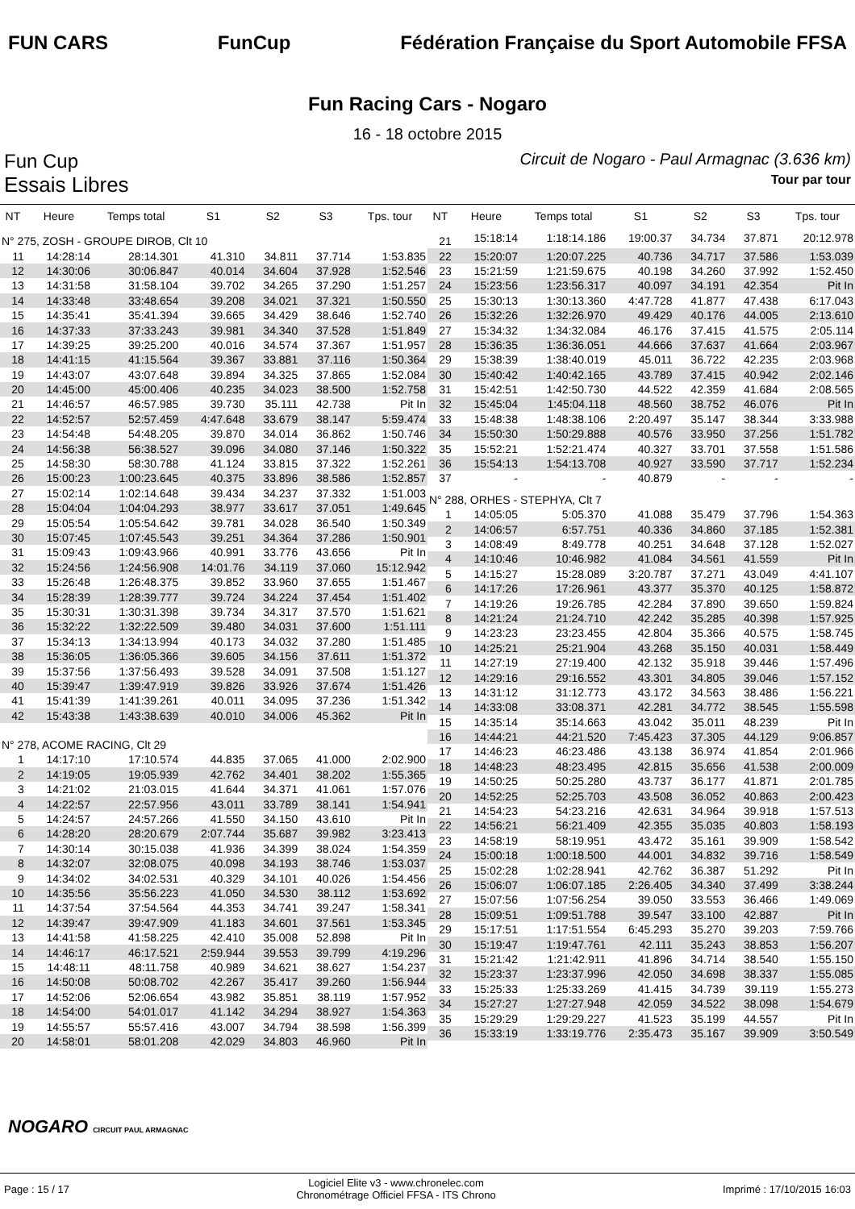FUN CARS FunCup
Fédération Française du Sport Automobile FFSA
Fun Racing Cars - Nogaro
16 - 18 octobre 2015
Fun Cup
Circuit de Nogaro - Paul Armagnac (3.636 km)
Essais Libres
Tour par tour
| NT | Heure | Temps total | S1 | S2 | S3 | Tps. tour |
| --- | --- | --- | --- | --- | --- | --- |
| N° 275, ZOSH - GROUPE DIROB, Clt 10 | | | | | | |
| 11 | 14:28:14 | 28:14.301 | 41.310 | 34.811 | 37.714 | 1:53.835 |
| 12 | 14:30:06 | 30:06.847 | 40.014 | 34.604 | 37.928 | 1:52.546 |
| 13 | 14:31:58 | 31:58.104 | 39.702 | 34.265 | 37.290 | 1:51.257 |
| 14 | 14:33:48 | 33:48.654 | 39.208 | 34.021 | 37.321 | 1:50.550 |
| 15 | 14:35:41 | 35:41.394 | 39.665 | 34.429 | 38.646 | 1:52.740 |
| 16 | 14:37:33 | 37:33.243 | 39.981 | 34.340 | 37.528 | 1:51.849 |
| 17 | 14:39:25 | 39:25.200 | 40.016 | 34.574 | 37.367 | 1:51.957 |
| 18 | 14:41:15 | 41:15.564 | 39.367 | 33.881 | 37.116 | 1:50.364 |
| 19 | 14:43:07 | 43:07.648 | 39.894 | 34.325 | 37.865 | 1:52.084 |
| 20 | 14:45:00 | 45:00.406 | 40.235 | 34.023 | 38.500 | 1:52.758 |
| 21 | 14:46:57 | 46:57.985 | 39.730 | 35.111 | 42.738 | Pit In |
| 22 | 14:52:57 | 52:57.459 | 4:47.648 | 33.679 | 38.147 | 5:59.474 |
| 23 | 14:54:48 | 54:48.205 | 39.870 | 34.014 | 36.862 | 1:50.746 |
| 24 | 14:56:38 | 56:38.527 | 39.096 | 34.080 | 37.146 | 1:50.322 |
| 25 | 14:58:30 | 58:30.788 | 41.124 | 33.815 | 37.322 | 1:52.261 |
| 26 | 15:00:23 | 1:00:23.645 | 40.375 | 33.896 | 38.586 | 1:52.857 |
| 27 | 15:02:14 | 1:02:14.648 | 39.434 | 34.237 | 37.332 | 1:51.003 |
| 28 | 15:04:04 | 1:04:04.293 | 38.977 | 33.617 | 37.051 | 1:49.645 |
| 29 | 15:05:54 | 1:05:54.642 | 39.781 | 34.028 | 36.540 | 1:50.349 |
| 30 | 15:07:45 | 1:07:45.543 | 39.251 | 34.364 | 37.286 | 1:50.901 |
| 31 | 15:09:43 | 1:09:43.966 | 40.991 | 33.776 | 43.656 | Pit In |
| 32 | 15:24:56 | 1:24:56.908 | 14:01.76 | 34.119 | 37.060 | 15:12.942 |
| 33 | 15:26:48 | 1:26:48.375 | 39.852 | 33.960 | 37.655 | 1:51.467 |
| 34 | 15:28:39 | 1:28:39.777 | 39.724 | 34.224 | 37.454 | 1:51.402 |
| 35 | 15:30:31 | 1:30:31.398 | 39.734 | 34.317 | 37.570 | 1:51.621 |
| 36 | 15:32:22 | 1:32:22.509 | 39.480 | 34.031 | 37.600 | 1:51.111 |
| 37 | 15:34:13 | 1:34:13.994 | 40.173 | 34.032 | 37.280 | 1:51.485 |
| 38 | 15:36:05 | 1:36:05.366 | 39.605 | 34.156 | 37.611 | 1:51.372 |
| 39 | 15:37:56 | 1:37:56.493 | 39.528 | 34.091 | 37.508 | 1:51.127 |
| 40 | 15:39:47 | 1:39:47.919 | 39.826 | 33.926 | 37.674 | 1:51.426 |
| 41 | 15:41:39 | 1:41:39.261 | 40.011 | 34.095 | 37.236 | 1:51.342 |
| 42 | 15:43:38 | 1:43:38.639 | 40.010 | 34.006 | 45.362 | Pit In |
| N° 278, ACOME RACING, Clt 29 | | | | | | |
| 1 | 14:17:10 | 17:10.574 | 44.835 | 37.065 | 41.000 | 2:02.900 |
| 2 | 14:19:05 | 19:05.939 | 42.762 | 34.401 | 38.202 | 1:55.365 |
| 3 | 14:21:02 | 21:03.015 | 41.644 | 34.371 | 41.061 | 1:57.076 |
| 4 | 14:22:57 | 22:57.956 | 43.011 | 33.789 | 38.141 | 1:54.941 |
| 5 | 14:24:57 | 24:57.266 | 41.550 | 34.150 | 43.610 | Pit In |
| 6 | 14:28:20 | 28:20.679 | 2:07.744 | 35.687 | 39.982 | 3:23.413 |
| 7 | 14:30:14 | 30:15.038 | 41.936 | 34.399 | 38.024 | 1:54.359 |
| 8 | 14:32:07 | 32:08.075 | 40.098 | 34.193 | 38.746 | 1:53.037 |
| 9 | 14:34:02 | 34:02.531 | 40.329 | 34.101 | 40.026 | 1:54.456 |
| 10 | 14:35:56 | 35:56.223 | 41.050 | 34.530 | 38.112 | 1:53.692 |
| 11 | 14:37:54 | 37:54.564 | 44.353 | 34.741 | 39.247 | 1:58.341 |
| 12 | 14:39:47 | 39:47.909 | 41.183 | 34.601 | 37.561 | 1:53.345 |
| 13 | 14:41:58 | 41:58.225 | 42.410 | 35.008 | 52.898 | Pit In |
| 14 | 14:46:17 | 46:17.521 | 2:59.944 | 39.553 | 39.799 | 4:19.296 |
| 15 | 14:48:11 | 48:11.758 | 40.989 | 34.621 | 38.627 | 1:54.237 |
| 16 | 14:50:08 | 50:08.702 | 42.267 | 35.417 | 39.260 | 1:56.944 |
| 17 | 14:52:06 | 52:06.654 | 43.982 | 35.851 | 38.119 | 1:57.952 |
| 18 | 14:54:00 | 54:01.017 | 41.142 | 34.294 | 38.927 | 1:54.363 |
| 19 | 14:55:57 | 55:57.416 | 43.007 | 34.794 | 38.598 | 1:56.399 |
| 20 | 14:58:01 | 58:01.208 | 42.029 | 34.803 | 46.960 | Pit In |
| NT | Heure | Temps total | S1 | S2 | S3 | Tps. tour |
| --- | --- | --- | --- | --- | --- | --- |
| 21 | 15:18:14 | 1:18:14.186 | 19:00.37 | 34.734 | 37.871 | 20:12.978 |
| 22 | 15:20:07 | 1:20:07.225 | 40.736 | 34.717 | 37.586 | 1:53.039 |
| 23 | 15:21:59 | 1:21:59.675 | 40.198 | 34.260 | 37.992 | 1:52.450 |
| 24 | 15:23:56 | 1:23:56.317 | 40.097 | 34.191 | 42.354 | Pit In |
| 25 | 15:30:13 | 1:30:13.360 | 4:47.728 | 41.877 | 47.438 | 6:17.043 |
| 26 | 15:32:26 | 1:32:26.970 | 49.429 | 40.176 | 44.005 | 2:13.610 |
| 27 | 15:34:32 | 1:34:32.084 | 46.176 | 37.415 | 41.575 | 2:05.114 |
| 28 | 15:36:35 | 1:36:36.051 | 44.666 | 37.637 | 41.664 | 2:03.967 |
| 29 | 15:38:39 | 1:38:40.019 | 45.011 | 36.722 | 42.235 | 2:03.968 |
| 30 | 15:40:42 | 1:40:42.165 | 43.789 | 37.415 | 40.942 | 2:02.146 |
| 31 | 15:42:51 | 1:42:50.730 | 44.522 | 42.359 | 41.684 | 2:08.565 |
| 32 | 15:45:04 | 1:45:04.118 | 48.560 | 38.752 | 46.076 | Pit In |
| 33 | 15:48:38 | 1:48:38.106 | 2:20.497 | 35.147 | 38.344 | 3:33.988 |
| 34 | 15:50:30 | 1:50:29.888 | 40.576 | 33.950 | 37.256 | 1:51.782 |
| 35 | 15:52:21 | 1:52:21.474 | 40.327 | 33.701 | 37.558 | 1:51.586 |
| 36 | 15:54:13 | 1:54:13.708 | 40.927 | 33.590 | 37.717 | 1:52.234 |
| 37 | - | - | 40.879 | - | - | - |
| N° 288, ORHES - STEPHYA, Clt 7 | | | | | | |
| 1 | 14:05:05 | 5:05.370 | 41.088 | 35.479 | 37.796 | 1:54.363 |
| 2 | 14:06:57 | 6:57.751 | 40.336 | 34.860 | 37.185 | 1:52.381 |
| 3 | 14:08:49 | 8:49.778 | 40.251 | 34.648 | 37.128 | 1:52.027 |
| 4 | 14:10:46 | 10:46.982 | 41.084 | 34.561 | 41.559 | Pit In |
| 5 | 14:15:27 | 15:28.089 | 3:20.787 | 37.271 | 43.049 | 4:41.107 |
| 6 | 14:17:26 | 17:26.961 | 43.377 | 35.370 | 40.125 | 1:58.872 |
| 7 | 14:19:26 | 19:26.785 | 42.284 | 37.890 | 39.650 | 1:59.824 |
| 8 | 14:21:24 | 21:24.710 | 42.242 | 35.285 | 40.398 | 1:57.925 |
| 9 | 14:23:23 | 23:23.455 | 42.804 | 35.366 | 40.575 | 1:58.745 |
| 10 | 14:25:21 | 25:21.904 | 43.268 | 35.150 | 40.031 | 1:58.449 |
| 11 | 14:27:19 | 27:19.400 | 42.132 | 35.918 | 39.446 | 1:57.496 |
| 12 | 14:29:16 | 29:16.552 | 43.301 | 34.805 | 39.046 | 1:57.152 |
| 13 | 14:31:12 | 31:12.773 | 43.172 | 34.563 | 38.486 | 1:56.221 |
| 14 | 14:33:08 | 33:08.371 | 42.281 | 34.772 | 38.545 | 1:55.598 |
| 15 | 14:35:14 | 35:14.663 | 43.042 | 35.011 | 48.239 | Pit In |
| 16 | 14:44:21 | 44:21.520 | 7:45.423 | 37.305 | 44.129 | 9:06.857 |
| 17 | 14:46:23 | 46:23.486 | 43.138 | 36.974 | 41.854 | 2:01.966 |
| 18 | 14:48:23 | 48:23.495 | 42.815 | 35.656 | 41.538 | 2:00.009 |
| 19 | 14:50:25 | 50:25.280 | 43.737 | 36.177 | 41.871 | 2:01.785 |
| 20 | 14:52:25 | 52:25.703 | 43.508 | 36.052 | 40.863 | 2:00.423 |
| 21 | 14:54:23 | 54:23.216 | 42.631 | 34.964 | 39.918 | 1:57.513 |
| 22 | 14:56:21 | 56:21.409 | 42.355 | 35.035 | 40.803 | 1:58.193 |
| 23 | 14:58:19 | 58:19.951 | 43.472 | 35.161 | 39.909 | 1:58.542 |
| 24 | 15:00:18 | 1:00:18.500 | 44.001 | 34.832 | 39.716 | 1:58.549 |
| 25 | 15:02:28 | 1:02:28.941 | 42.762 | 36.387 | 51.292 | Pit In |
| 26 | 15:06:07 | 1:06:07.185 | 2:26.405 | 34.340 | 37.499 | 3:38.244 |
| 27 | 15:07:56 | 1:07:56.254 | 39.050 | 33.553 | 36.466 | 1:49.069 |
| 28 | 15:09:51 | 1:09:51.788 | 39.547 | 33.100 | 42.887 | Pit In |
| 29 | 15:17:51 | 1:17:51.554 | 6:45.293 | 35.270 | 39.203 | 7:59.766 |
| 30 | 15:19:47 | 1:19:47.761 | 42.111 | 35.243 | 38.853 | 1:56.207 |
| 31 | 15:21:42 | 1:21:42.911 | 41.896 | 34.714 | 38.540 | 1:55.150 |
| 32 | 15:23:37 | 1:23:37.996 | 42.050 | 34.698 | 38.337 | 1:55.085 |
| 33 | 15:25:33 | 1:25:33.269 | 41.415 | 34.739 | 39.119 | 1:55.273 |
| 34 | 15:27:27 | 1:27:27.948 | 42.059 | 34.522 | 38.098 | 1:54.679 |
| 35 | 15:29:29 | 1:29:29.227 | 41.523 | 35.199 | 44.557 | Pit In |
| 36 | 15:33:19 | 1:33:19.776 | 2:35.473 | 35.167 | 39.909 | 3:50.549 |
NOGARO CIRCUIT PAUL ARMAGNAC
Page : 15 / 17
Logiciel Elite v3 - www.chronelec.com
Chronométrage Officiel FFSA - ITS Chrono
Imprimé : 17/10/2015 16:03